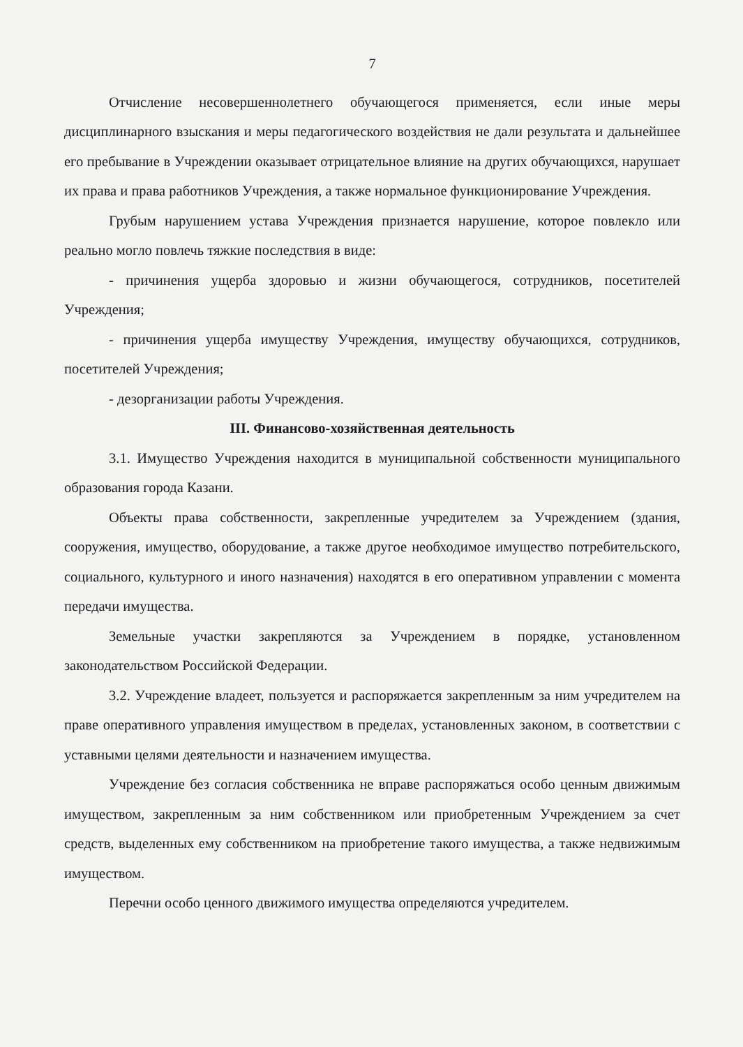7
Отчисление несовершеннолетнего обучающегося применяется, если иные меры дисциплинарного взыскания и меры педагогического воздействия не дали результата и дальнейшее его пребывание в Учреждении оказывает отрицательное влияние на других обучающихся, нарушает их права и права работников Учреждения, а также нормальное функционирование Учреждения.
Грубым нарушением устава Учреждения признается нарушение, которое повлекло или реально могло повлечь тяжкие последствия в виде:
- причинения ущерба здоровью и жизни обучающегося, сотрудников, посетителей Учреждения;
- причинения ущерба имуществу Учреждения, имуществу обучающихся, сотрудников, посетителей Учреждения;
- дезорганизации работы Учреждения.
III. Финансово-хозяйственная деятельность
3.1. Имущество Учреждения находится в муниципальной собственности муниципального образования города Казани.
Объекты права собственности, закрепленные учредителем за Учреждением (здания, сооружения, имущество, оборудование, а также другое необходимое имущество потребительского, социального, культурного и иного назначения) находятся в его оперативном управлении с момента передачи имущества.
Земельные участки закрепляются за Учреждением в порядке, установленном законодательством Российской Федерации.
3.2. Учреждение владеет, пользуется и распоряжается закрепленным за ним учредителем на праве оперативного управления имуществом в пределах, установленных законом, в соответствии с уставными целями деятельности и назначением имущества.
Учреждение без согласия собственника не вправе распоряжаться особо ценным движимым имуществом, закрепленным за ним собственником или приобретенным Учреждением за счет средств, выделенных ему собственником на приобретение такого имущества, а также недвижимым имуществом.
Перечни особо ценного движимого имущества определяются учредителем.